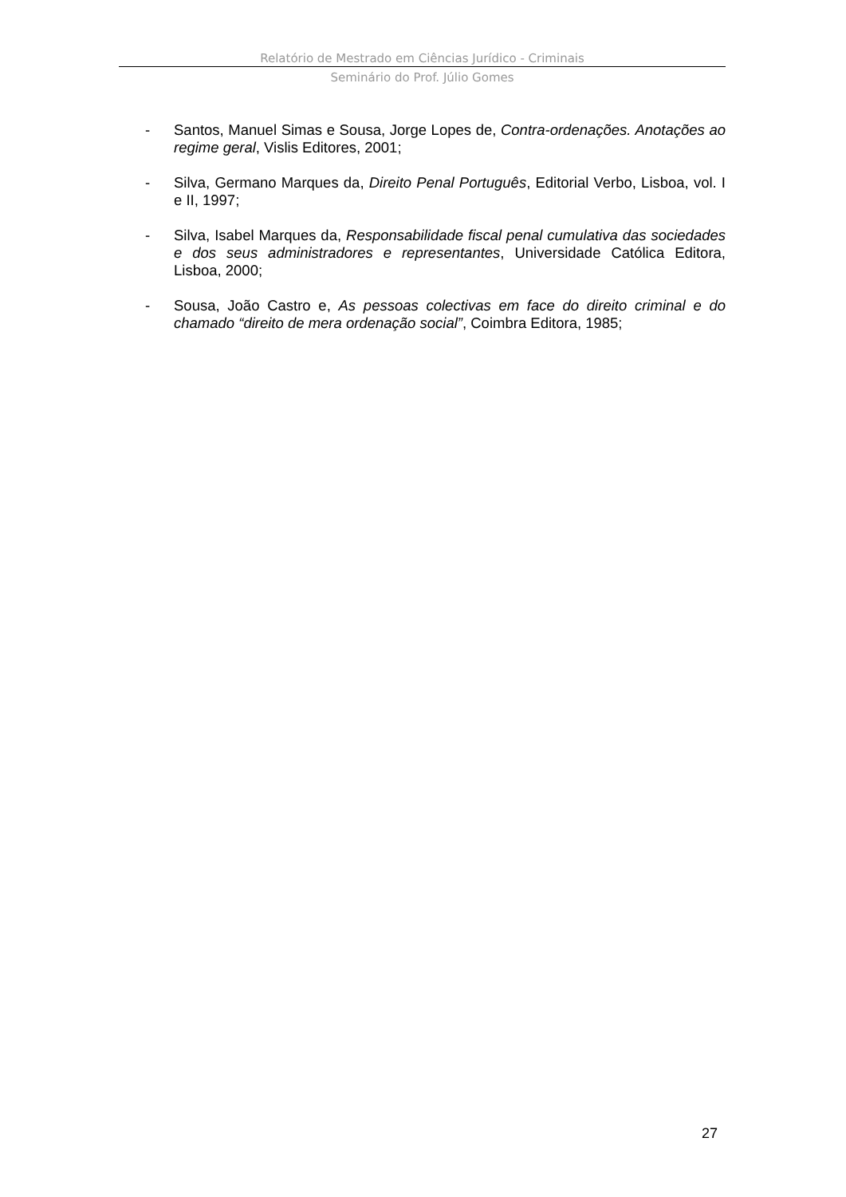Relatório de Mestrado em Ciências Jurídico - Criminais
Seminário do Prof. Júlio Gomes
- Santos, Manuel Simas e Sousa, Jorge Lopes de, Contra-ordenações. Anotações ao regime geral, Vislis Editores, 2001;
- Silva, Germano Marques da, Direito Penal Português, Editorial Verbo, Lisboa, vol. I e II, 1997;
- Silva, Isabel Marques da, Responsabilidade fiscal penal cumulativa das sociedades e dos seus administradores e representantes, Universidade Católica Editora, Lisboa, 2000;
- Sousa, João Castro e, As pessoas colectivas em face do direito criminal e do chamado “direito de mera ordenação social”, Coimbra Editora, 1985;
27